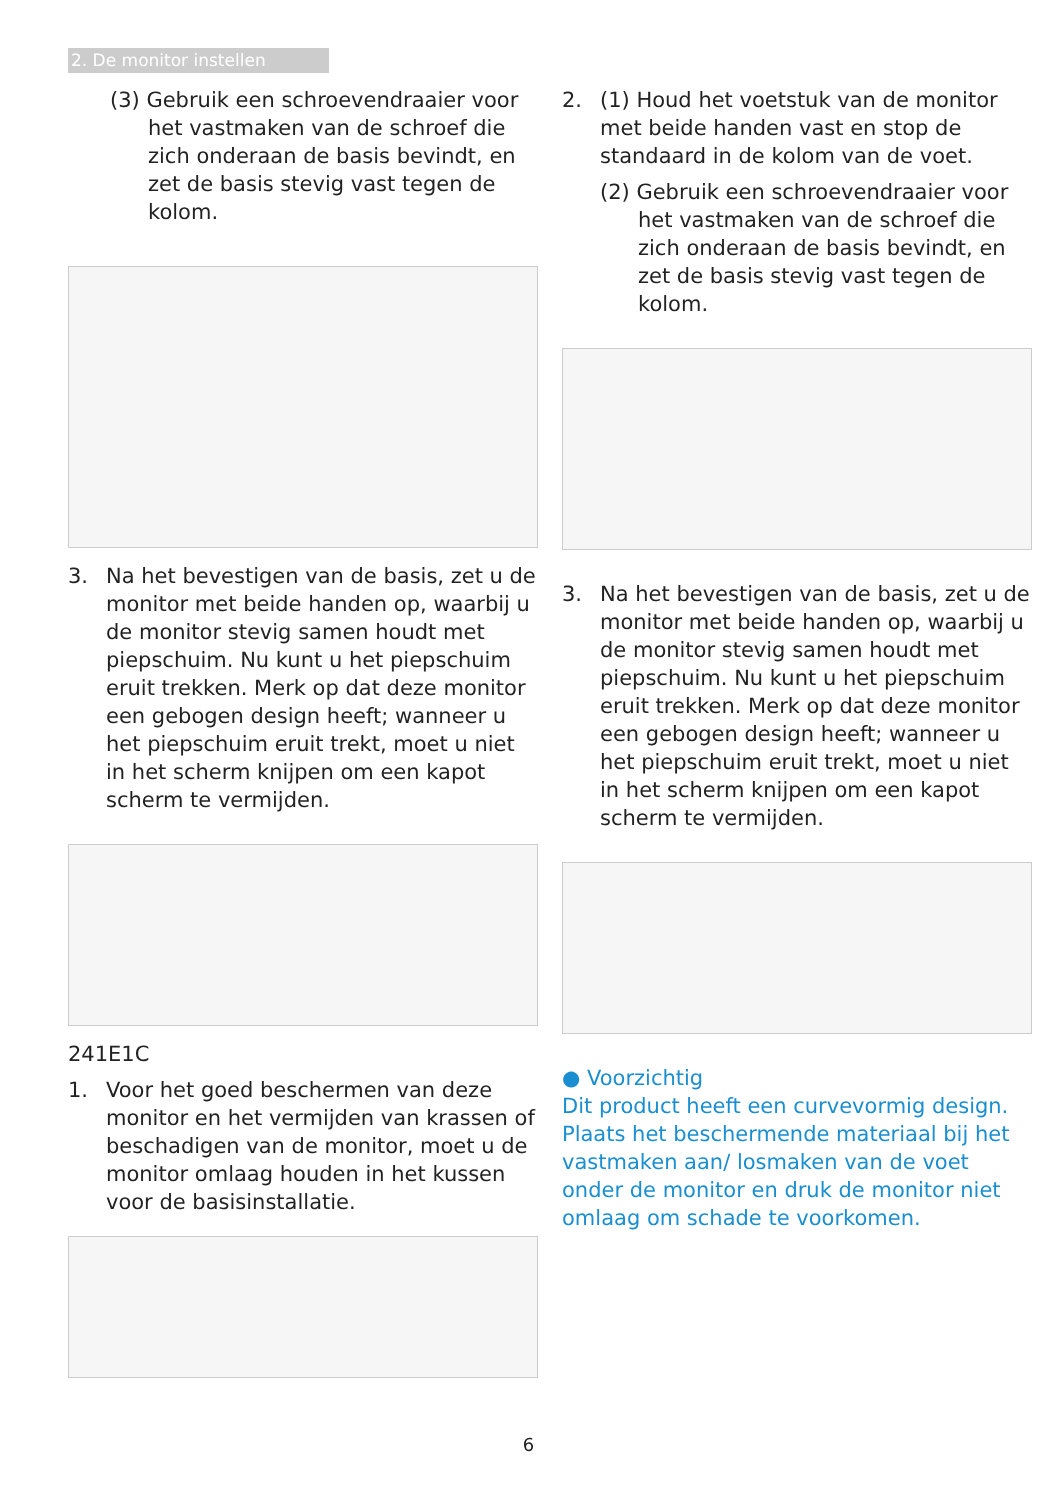2. De monitor instellen
(3) Gebruik een schroevendraaier voor het vastmaken van de schroef die zich onderaan de basis bevindt, en zet de basis stevig vast tegen de kolom.
3. Na het bevestigen van de basis, zet u de monitor met beide handen op, waarbij u de monitor stevig samen houdt met piepschuim. Nu kunt u het piepschuim eruit trekken. Merk op dat deze monitor een gebogen design heeft; wanneer u het piepschuim eruit trekt, moet u niet in het scherm knijpen om een kapot scherm te vermijden.
241E1C
1. Voor het goed beschermen van deze monitor en het vermijden van krassen of beschadigen van de monitor, moet u de monitor omlaag houden in het kussen voor de basisinstallatie.
2. (1) Houd het voetstuk van de monitor met beide handen vast en stop de standaard in de kolom van de voet.
(2) Gebruik een schroevendraaier voor het vastmaken van de schroef die zich onderaan de basis bevindt, en zet de basis stevig vast tegen de kolom.
3. Na het bevestigen van de basis, zet u de monitor met beide handen op, waarbij u de monitor stevig samen houdt met piepschuim. Nu kunt u het piepschuim eruit trekken. Merk op dat deze monitor een gebogen design heeft; wanneer u het piepschuim eruit trekt, moet u niet in het scherm knijpen om een kapot scherm te vermijden.
● Voorzichtig
Dit product heeft een curvevormig design. Plaats het beschermende materiaal bij het vastmaken aan/ losmaken van de voet onder de monitor en druk de monitor niet omlaag om schade te voorkomen.
6